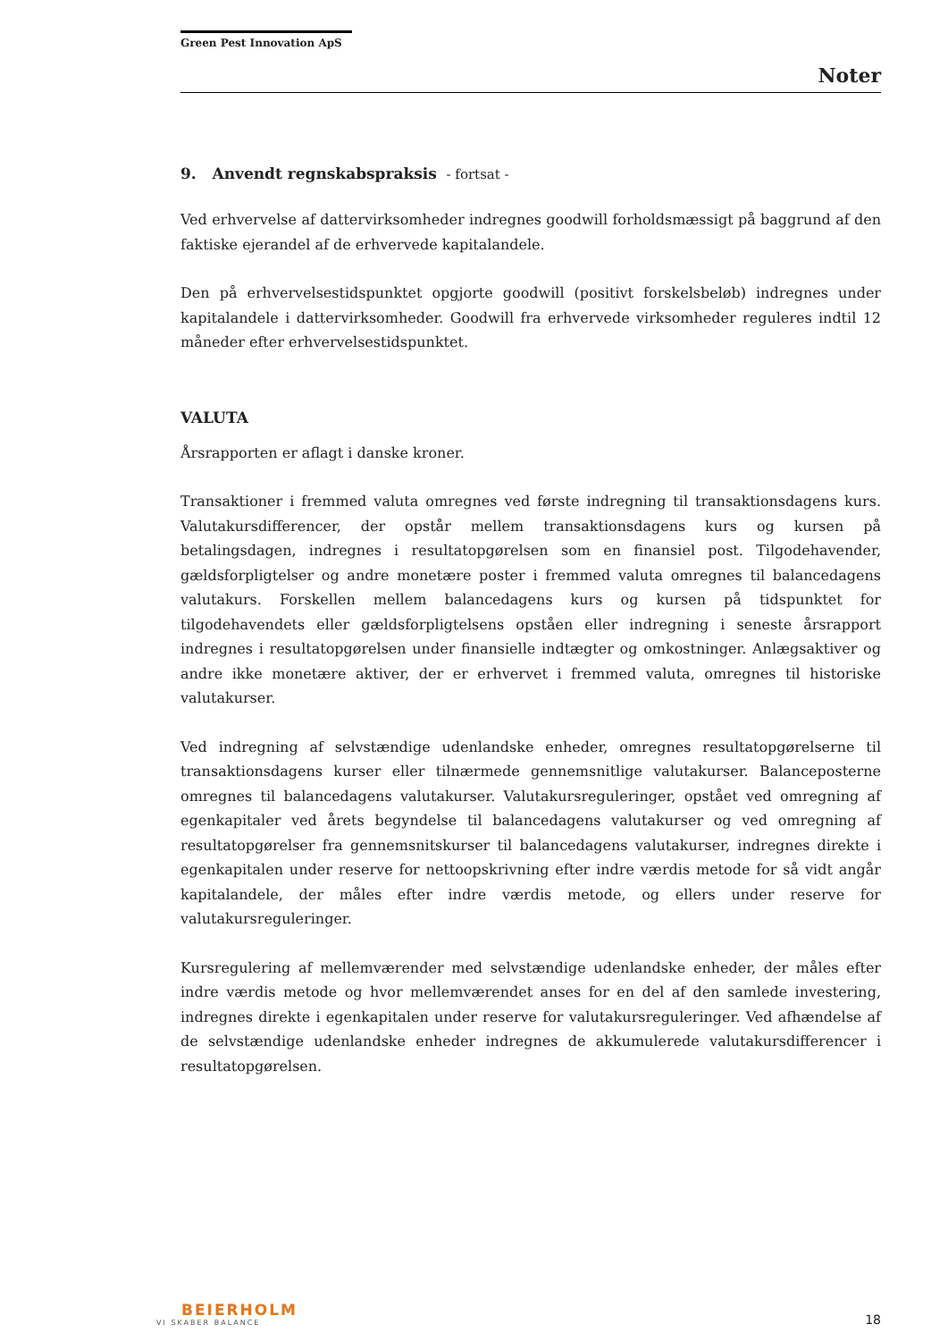Green Pest Innovation ApS
Noter
9. Anvendt regnskabspraksis - fortsat -
Ved erhvervelse af dattervirksomheder indregnes goodwill forholdsmæssigt på baggrund af den faktiske ejerandel af de erhvervede kapitalandele.
Den på erhvervelsestidspunktet opgjorte goodwill (positivt forskelsbeløb) indregnes under kapitalandele i dattervirksomheder. Goodwill fra erhvervede virksomheder reguleres indtil 12 måneder efter erhvervelsestidspunktet.
VALUTA
Årsrapporten er aflagt i danske kroner.
Transaktioner i fremmed valuta omregnes ved første indregning til transaktionsdagens kurs. Valutakursdifferencer, der opstår mellem transaktionsdagens kurs og kursen på betalingsdagen, indregnes i resultatopgørelsen som en finansiel post. Tilgodehavender, gældsforpligtelser og andre monetære poster i fremmed valuta omregnes til balancedagens valutakurs. Forskellen mellem balancedagens kurs og kursen på tidspunktet for tilgodehavendets eller gældsforpligtelsens opståen eller indregning i seneste årsrapport indregnes i resultatopgørelsen under finansielle indtægter og omkostninger. Anlægsaktiver og andre ikke monetære aktiver, der er erhvervet i fremmed valuta, omregnes til historiske valutakurser.
Ved indregning af selvstændige udenlandske enheder, omregnes resultatopgørelserne til transaktionsdagens kurser eller tilnærmede gennemsnitlige valutakurser. Balanceposterne omregnes til balancedagens valutakurser. Valutakursreguleringer, opstået ved omregning af egenkapitaler ved årets begyndelse til balancedagens valutakurser og ved omregning af resultatopgørelser fra gennemsnitskurser til balancedagens valutakurser, indregnes direkte i egenkapitalen under reserve for nettoopskrivning efter indre værdis metode for så vidt angår kapitalandele, der måles efter indre værdis metode, og ellers under reserve for valutakursreguleringer.
Kursregulering af mellemværender med selvstændige udenlandske enheder, der måles efter indre værdis metode og hvor mellemværendet anses for en del af den samlede investering, indregnes direkte i egenkapitalen under reserve for valutakursreguleringer. Ved afhændelse af de selvstændige udenlandske enheder indregnes de akkumulerede valutakursdifferencer i resultatopgørelsen.
BEIERHOLM
VI SKABER BALANCE
18